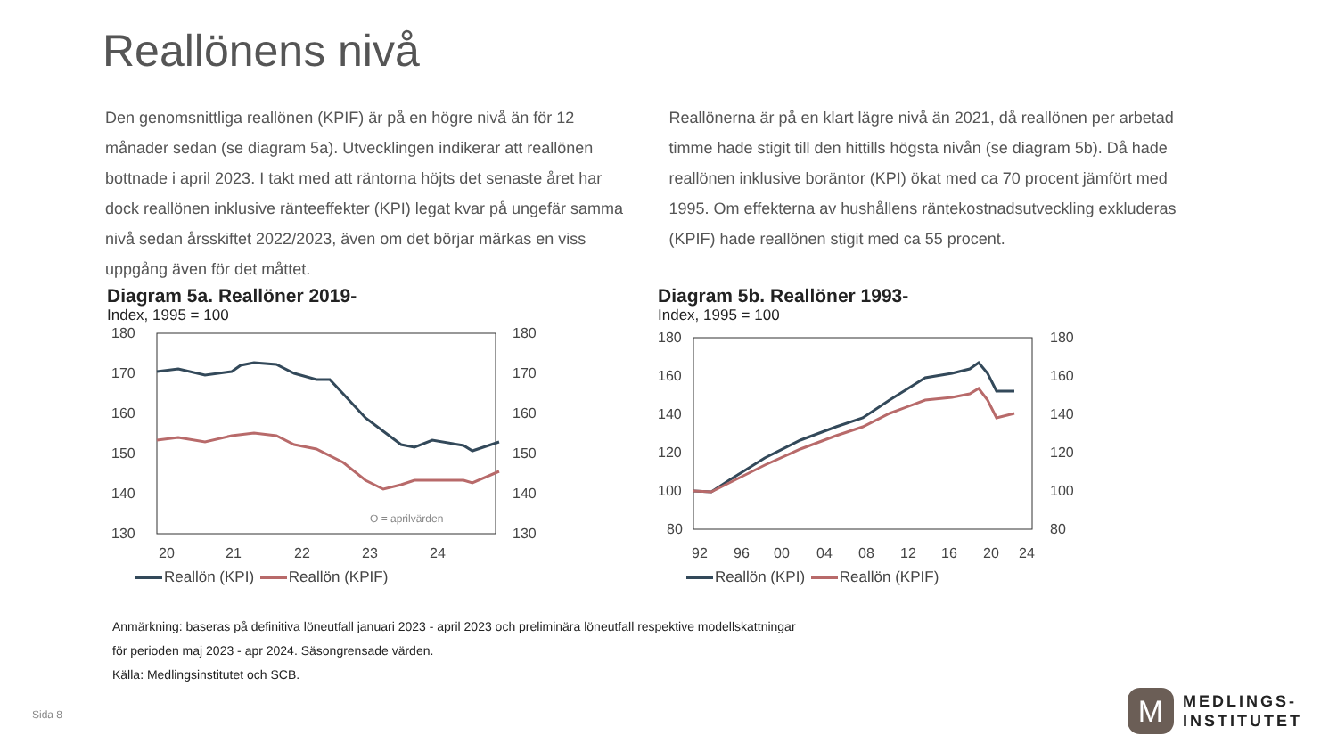Reallönens nivå
Den genomsnittliga reallönen (KPIF) är på en högre nivå än för 12 månader sedan (se diagram 5a). Utvecklingen indikerar att reallönen bottnade i april 2023. I takt med att räntorna höjts det senaste året har dock reallönen inklusive ränteeffekter (KPI) legat kvar på ungefär samma nivå sedan årsskiftet 2022/2023, även om det börjar märkas en viss uppgång även för det måttet.
Reallönerna är på en klart lägre nivå än 2021, då reallönen per arbetad timme hade stigit till den hittills högsta nivån (se diagram 5b). Då hade reallönen inklusive boräntor (KPI) ökat med ca 70 procent jämfört med 1995. Om effekterna av hushållens räntekostnadsutveckling exkluderas (KPIF) hade reallönen stigit med ca 55 procent.
Diagram 5a. Reallöner 2019-
Index, 1995 = 100
180
170
160
150
140
130
180
170
160
150
140
130
O = aprilvärden
20
21
22
23
24
Reallön (KPI) Reallön (KPIF)
Diagram 5b. Reallöner 1993-
Index, 1995 = 100
180
160
140
120
100
80
180
160
140
120
100
80
92
96
00
04
08
12
16
20
24
Reallön (KPI) Reallön (KPIF)
Anmärkning: baseras på definitiva löneutfall januari 2023 - april 2023 och preliminära löneutfall respektive modellskattningar
för perioden maj 2023 - apr 2024. Säsongrensade värden.
Källa: Medlingsinstitutet och SCB.
Sida 8
M
MEDLINGS-
INSTITUTET